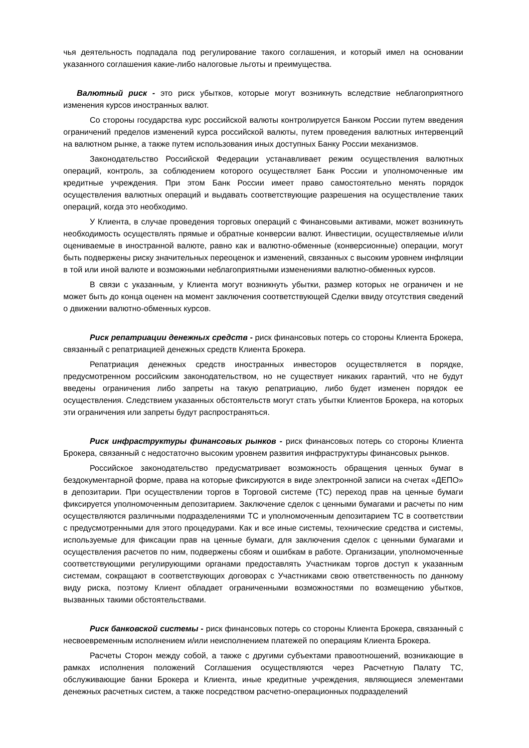чья деятельность подпадала под регулирование такого соглашения, и который имел на основании указанного соглашения какие-либо налоговые льготы и преимущества.
Валютный риск - это риск убытков, которые могут возникнуть вследствие неблагоприятного изменения курсов иностранных валют.
Со стороны государства курс российской валюты контролируется Банком России путем введения ограничений пределов изменений курса российской валюты, путем проведения валютных интервенций на валютном рынке, а также путем использования иных доступных Банку России механизмов.
Законодательство Российской Федерации устанавливает режим осуществления валютных операций, контроль, за соблюдением которого осуществляет Банк России и уполномоченные им кредитные учреждения. При этом Банк России имеет право самостоятельно менять порядок осуществления валютных операций и выдавать соответствующие разрешения на осуществление таких операций, когда это необходимо.
У Клиента, в случае проведения торговых операций с Финансовыми активами, может возникнуть необходимость осуществлять прямые и обратные конверсии валют. Инвестиции, осуществляемые и/или оцениваемые в иностранной валюте, равно как и валютно-обменные (конверсионные) операции, могут быть подвержены риску значительных переоценок и изменений, связанных с высоким уровнем инфляции в той или иной валюте и возможными неблагоприятными изменениями валютно-обменных курсов.
В связи с указанным, у Клиента могут возникнуть убытки, размер которых не ограничен и не может быть до конца оценен на момент заключения соответствующей Сделки ввиду отсутствия сведений о движении валютно-обменных курсов.
Риск репатриации денежных средств - риск финансовых потерь со стороны Клиента Брокера, связанный с репатриацией денежных средств Клиента Брокера.
Репатриация денежных средств иностранных инвесторов осуществляется в порядке, предусмотренном российским законодательством, но не существует никаких гарантий, что не будут введены ограничения либо запреты на такую репатриацию, либо будет изменен порядок ее осуществления. Следствием указанных обстоятельств могут стать убытки Клиентов Брокера, на которых эти ограничения или запреты будут распространяться.
Риск инфраструктуры финансовых рынков - риск финансовых потерь со стороны Клиента Брокера, связанный с недостаточно высоким уровнем развития инфраструктуры финансовых рынков.
Российское законодательство предусматривает возможность обращения ценных бумаг в бездокументарной форме, права на которые фиксируются в виде электронной записи на счетах «ДЕПО» в депозитарии. При осуществлении торгов в Торговой системе (ТС) переход прав на ценные бумаги фиксируется уполномоченным депозитарием. Заключение сделок с ценными бумагами и расчеты по ним осуществляются различными подразделениями ТС и уполномоченным депозитарием ТС в соответствии с предусмотренными для этого процедурами. Как и все иные системы, технические средства и системы, используемые для фиксации прав на ценные бумаги, для заключения сделок с ценными бумагами и осуществления расчетов по ним, подвержены сбоям и ошибкам в работе. Организации, уполномоченные соответствующими регулирующими органами предоставлять Участникам торгов доступ к указанным системам, сокращают в соответствующих договорах с Участниками свою ответственность по данному виду риска, поэтому Клиент обладает ограниченными возможностями по возмещению убытков, вызванных такими обстоятельствами.
Риск банковской системы - риск финансовых потерь со стороны Клиента Брокера, связанный с несвоевременным исполнением и/или неисполнением платежей по операциям Клиента Брокера.
Расчеты Сторон между собой, а также с другими субъектами правоотношений, возникающие в рамках исполнения положений Соглашения осуществляются через Расчетную Палату ТС, обслуживающие банки Брокера и Клиента, иные кредитные учреждения, являющиеся элементами денежных расчетных систем, а также посредством расчетно-операционных подразделений